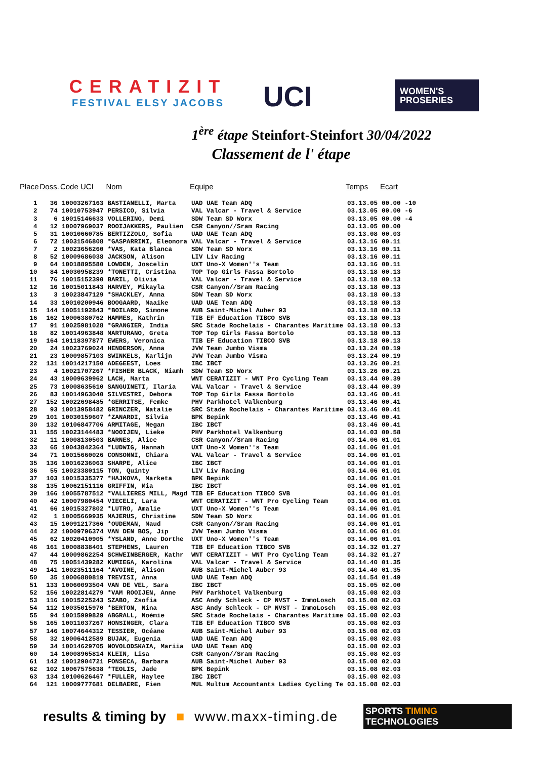CERATIZIT
FESTIVAL ELSY JACOBS
UCI
WOMEN'S
PROSERIES
1<sup>ère</sup> étape Steinfort-Steinfort 30/04/2022
Classement de l' étape
| Place | Doss. | Code UCI | Nom | Equipe | Temps | Ecart | |
| --- | --- | --- | --- | --- | --- | --- | --- |
| 1 | 36 | 10003267163 | BASTIANELLI, Marta | UAD UAE Team ADQ | 03.13.05 | 00.00 | -10 |
| 2 | 74 | 10010753947 | PERSICO, Silvia | VAL Valcar - Travel & Service | 03.13.05 | 00.00 | -6 |
| 3 | 6 | 10015146633 | VOLLERING, Demi | SDW Team SD Worx | 03.13.05 | 00.00 | -4 |
| 4 | 12 | 10007969037 | ROOIJAKKERS, Paulien | CSR Canyon//Sram Racing | 03.13.05 | 00.00 | |
| 5 | 31 | 10010660785 | BERTIZZOLO, Sofia | UAD UAE Team ADQ | 03.13.08 | 00.03 | |
| 6 | 72 | 10031546808 | *GASPARRINI, Eleonora | VAL Valcar - Travel & Service | 03.13.16 | 00.11 | |
| 7 | 2 | 10023656260 | *VAS, Kata Blanca | SDW Team SD Worx | 03.13.16 | 00.11 | |
| 8 | 52 | 10009686038 | JACKSON, Alison | LIV Liv Racing | 03.13.16 | 00.11 | |
| 9 | 64 | 10018895580 | LOWDEN, Joscelin | UXT Uno-X Women''s Team | 03.13.16 | 00.11 | |
| 10 | 84 | 10030958239 | *TONETTI, Cristina | TOP Top Girls Fassa Bortolo | 03.13.18 | 00.13 | |
| 11 | 76 | 10015152390 | BARIL, Olivia | VAL Valcar - Travel & Service | 03.13.18 | 00.13 | |
| 12 | 16 | 10015011843 | HARVEY, Mikayla | CSR Canyon//Sram Racing | 03.13.18 | 00.13 | |
| 13 | 3 | 10023847129 | *SHACKLEY, Anna | SDW Team SD Worx | 03.13.18 | 00.13 | |
| 14 | 33 | 10010200946 | BOOGAARD, Maaike | UAD UAE Team ADQ | 03.13.18 | 00.13 | |
| 15 | 144 | 10051192843 | *BOILARD, Simone | AUB Saint-Michel Auber 93 | 03.13.18 | 00.13 | |
| 16 | 162 | 10006380762 | HAMMES, Kathrin | TIB EF Education TIBCO SVB | 03.13.18 | 00.13 | |
| 17 | 91 | 10025981028 | *GRANGIER, India | SRC Stade Rochelais - Charantes Maritime | 03.13.18 | 00.13 | |
| 18 | 82 | 10014963848 | MARTURANO, Greta | TOP Top Girls Fassa Bortolo | 03.13.18 | 00.13 | |
| 19 | 164 | 10118397877 | EWERS, Veronica | TIB EF Education TIBCO SVB | 03.13.18 | 00.13 | |
| 20 | 24 | 10023769024 | HENDERSON, Anna | JVW Team Jumbo Visma | 03.13.24 | 00.19 | |
| 21 | 23 | 10009857103 | SWINKELS, Karlijn | JVW Team Jumbo Visma | 03.13.24 | 00.19 | |
| 22 | 131 | 10014217150 | ADEGEEST, Loes | IBC IBCT | 03.13.26 | 00.21 | |
| 23 | 4 | 10021707267 | *FISHER BLACK, Niamh | SDW Team SD Worx | 03.13.26 | 00.21 | |
| 24 | 43 | 10009639962 | LACH, Marta | WNT CERATIZIT - WNT Pro Cycling Team | 03.13.44 | 00.39 | |
| 25 | 73 | 10008635610 | SANGUINETI, Ilaria | VAL Valcar - Travel & Service | 03.13.44 | 00.39 | |
| 26 | 83 | 10014963040 | SILVESTRI, Debora | TOP Top Girls Fassa Bortolo | 03.13.46 | 00.41 | |
| 27 | 152 | 10022698485 | *GERRITSE, Femke | PHV Parkhotel Valkenburg | 03.13.46 | 00.41 | |
| 28 | 93 | 10013958482 | GRINCZER, Natalie | SRC Stade Rochelais - Charantes Maritime | 03.13.46 | 00.41 | |
| 29 | 101 | 10030159607 | *ZANARDI, Silvia | BPK Bepink | 03.13.46 | 00.41 | |
| 30 | 132 | 10106847706 | ARMITAGE, Megan | IBC IBCT | 03.13.46 | 00.41 | |
| 31 | 155 | 10023144483 | *NOOIJEN, Lieke | PHV Parkhotel Valkenburg | 03.14.03 | 00.58 | |
| 32 | 11 | 10008130503 | BARNES, Alice | CSR Canyon//Sram Racing | 03.14.06 | 01.01 | |
| 33 | 65 | 10043842364 | *LUDWIG, Hannah | UXT Uno-X Women''s Team | 03.14.06 | 01.01 | |
| 34 | 71 | 10015660026 | CONSONNI, Chiara | VAL Valcar - Travel & Service | 03.14.06 | 01.01 | |
| 35 | 136 | 10016236063 | SHARPE, Alice | IBC IBCT | 03.14.06 | 01.01 | |
| 36 | 55 | 10023380115 | TON, Quinty | LIV Liv Racing | 03.14.06 | 01.01 | |
| 37 | 103 | 10015335377 | *HAJKOVA, Marketa | BPK Bepink | 03.14.06 | 01.01 | |
| 38 | 135 | 10062151116 | GRIFFIN, Mia | IBC IBCT | 03.14.06 | 01.01 | |
| 39 | 166 | 10055787512 | *VALLIERES MILL, Magd | TIB EF Education TIBCO SVB | 03.14.06 | 01.01 | |
| 40 | 42 | 10007980454 | VIECELI, Lara | WNT CERATIZIT - WNT Pro Cycling Team | 03.14.06 | 01.01 | |
| 41 | 66 | 10015327802 | *LUTRO, Amalie | UXT Uno-X Women''s Team | 03.14.06 | 01.01 | |
| 42 | 1 | 10005669935 | MAJERUS, Christine | SDW Team SD Worx | 03.14.06 | 01.01 | |
| 43 | 15 | 10091217366 | *OUDEMAN, Maud | CSR Canyon//Sram Racing | 03.14.06 | 01.01 | |
| 44 | 22 | 10009796374 | VAN DEN BOS, Jip | JVW Team Jumbo Visma | 03.14.06 | 01.01 | |
| 45 | 62 | 10020410905 | *YSLAND, Anne Dorthe | UXT Uno-X Women''s Team | 03.14.06 | 01.01 | |
| 46 | 161 | 10008838401 | STEPHENS, Lauren | TIB EF Education TIBCO SVB | 03.14.32 | 01.27 | |
| 47 | 44 | 10009862254 | SCHWEINBERGER, Kathr | WNT CERATIZIT - WNT Pro Cycling Team | 03.14.32 | 01.27 | |
| 48 | 75 | 10051439282 | KUMIEGA, Karolina | VAL Valcar - Travel & Service | 03.14.40 | 01.35 | |
| 49 | 141 | 10023511164 | *AVOINE, Alison | AUB Saint-Michel Auber 93 | 03.14.40 | 01.35 | |
| 50 | 35 | 10006880819 | TREVISI, Anna | UAD UAE Team ADQ | 03.14.54 | 01.49 | |
| 51 | 133 | 10060093504 | VAN DE VEL, Sara | IBC IBCT | 03.15.05 | 02.00 | |
| 52 | 156 | 10022814279 | *VAM ROOIJEN, Anne | PHV Parkhotel Valkenburg | 03.15.08 | 02.03 | |
| 53 | 116 | 10015225243 | SZABO, Zsofia | ASC Andy Schleck - CP NVST - ImmoLosch | 03.15.08 | 02.03 | |
| 54 | 112 | 10035015970 | *BERTON, Nina | ASC Andy Schleck - CP NVST - ImmoLosch | 03.15.08 | 02.03 | |
| 55 | 94 | 10015999829 | ABGRALL, Noémie | SRC Stade Rochelais - Charantes Maritime | 03.15.08 | 02.03 | |
| 56 | 165 | 10011037267 | HONSINGER, Clara | TIB EF Education TIBCO SVB | 03.15.08 | 02.03 | |
| 57 | 146 | 10074644312 | TESSIER, Océane | AUB Saint-Michel Auber 93 | 03.15.08 | 02.03 | |
| 58 | 32 | 10006412589 | BUJAK, Eugenia | UAD UAE Team ADQ | 03.15.08 | 02.03 | |
| 59 | 34 | 10014629705 | NOVOLODSKAIA, Mariia | UAD UAE Team ADQ | 03.15.08 | 02.03 | |
| 60 | 14 | 10008965814 | KLEIN, Lisa | CSR Canyon//Sram Racing | 03.15.08 | 02.03 | |
| 61 | 142 | 10012904721 | FONSECA, Barbara | AUB Saint-Michel Auber 93 | 03.15.08 | 02.03 | |
| 62 | 102 | 10067575638 | *TEOLIS, Jade | BPK Bepink | 03.15.08 | 02.03 | |
| 63 | 134 | 10100626467 | *FULLER, Haylee | IBC IBCT | 03.15.08 | 02.03 | |
| 64 | 121 | 10009777681 | DELBAERE, Fien | MUL Multum Accountants Ladies Cycling Te | 03.15.08 | 02.03 | |
results & timing by ■ www.maxx-timing.de
SPORTS TIMING TECHNOLOGIES